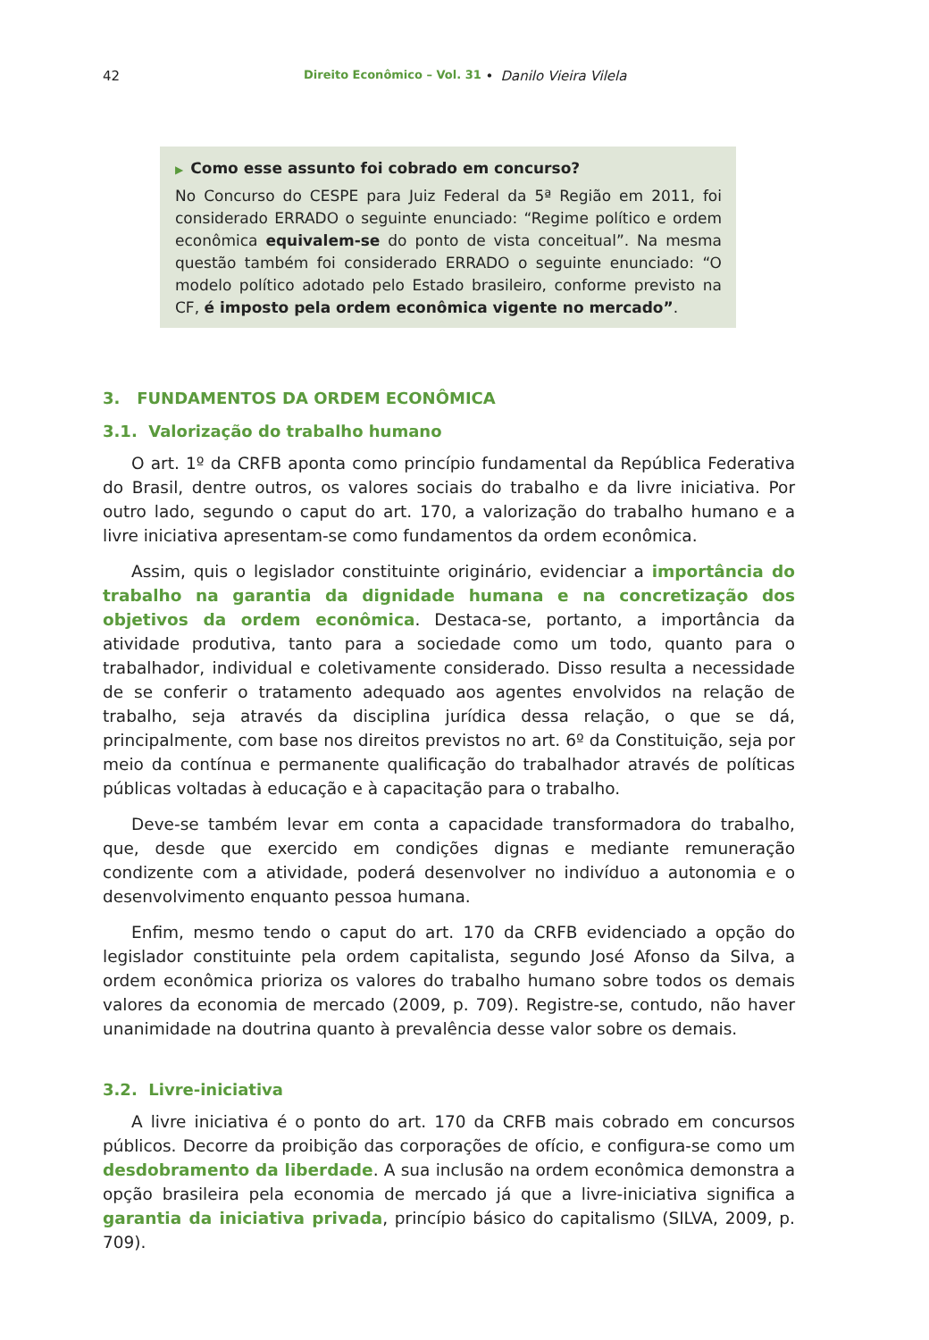42 Direito Econômico – Vol. 31 • Danilo Vieira Vilela
▶ Como esse assunto foi cobrado em concurso?
No Concurso do CESPE para Juiz Federal da 5ª Região em 2011, foi considerado ERRADO o seguinte enunciado: “Regime político e ordem econômica equivalem-se do ponto de vista conceitual”. Na mesma questão também foi considerado ERRADO o seguinte enunciado: “O modelo político adotado pelo Estado brasileiro, conforme previsto na CF, é imposto pela ordem econômica vigente no mercado”.
3. FUNDAMENTOS DA ORDEM ECONÔMICA
3.1. Valorização do trabalho humano
O art. 1º da CRFB aponta como princípio fundamental da República Federativa do Brasil, dentre outros, os valores sociais do trabalho e da livre iniciativa. Por outro lado, segundo o caput do art. 170, a valorização do trabalho humano e a livre iniciativa apresentam-se como fundamentos da ordem econômica.
Assim, quis o legislador constituinte originário, evidenciar a importância do trabalho na garantia da dignidade humana e na concretização dos objetivos da ordem econômica. Destaca-se, portanto, a importância da atividade produtiva, tanto para a sociedade como um todo, quanto para o trabalhador, individual e coletivamente considerado. Disso resulta a necessidade de se conferir o tratamento adequado aos agentes envolvidos na relação de trabalho, seja através da disciplina jurídica dessa relação, o que se dá, principalmente, com base nos direitos previstos no art. 6º da Constituição, seja por meio da contínua e permanente qualificação do trabalhador através de políticas públicas voltadas à educação e à capacitação para o trabalho.
Deve-se também levar em conta a capacidade transformadora do trabalho, que, desde que exercido em condições dignas e mediante remuneração condizente com a atividade, poderá desenvolver no indivíduo a autonomia e o desenvolvimento enquanto pessoa humana.
Enfim, mesmo tendo o caput do art. 170 da CRFB evidenciado a opção do legislador constituinte pela ordem capitalista, segundo José Afonso da Silva, a ordem econômica prioriza os valores do trabalho humano sobre todos os demais valores da economia de mercado (2009, p. 709). Registre-se, contudo, não haver unanimidade na doutrina quanto à prevalência desse valor sobre os demais.
3.2. Livre-iniciativa
A livre iniciativa é o ponto do art. 170 da CRFB mais cobrado em concursos públicos. Decorre da proibição das corporações de ofício, e configura-se como um desdobramento da liberdade. A sua inclusão na ordem econômica demonstra a opção brasileira pela economia de mercado já que a livre-iniciativa significa a garantia da iniciativa privada, princípio básico do capitalismo (SILVA, 2009, p. 709).